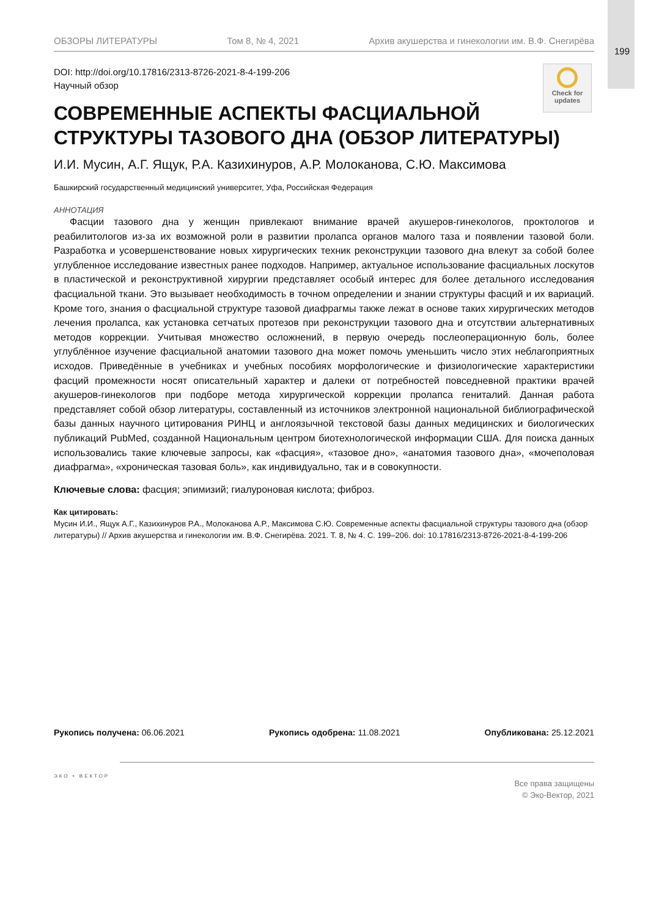199
Check for updates
ОБЗОРЫ ЛИТЕРАТУРЫ Том 8, № 4, 2021 Архив акушерства и гинекологии им. В.Ф. Снегирёва
DOI: http://doi.org/10.17816/2313-8726-2021-8-4-199-206
Научный обзор
СОВРЕМЕННЫЕ АСПЕКТЫ ФАСЦИАЛЬНОЙ
СТРУКТУРЫ ТАЗОВОГО ДНА (ОБЗОР ЛИТЕРАТУРЫ)
И.И. Мусин, А.Г. Ящук, Р.А. Казихинуров, А.Р. Молоканова, С.Ю. Максимова
Башкирский государственный медицинский университет, Уфа, Российская Федерация
АННОТАЦИЯ
Фасции тазового дна у женщин привлекают внимание врачей акушеров-гинекологов, проктологов и реабилитологов из-за их возможной роли в развитии пролапса органов малого таза и появлении тазовой боли. Разработка и усовершенствование новых хирургических техник реконструкции тазового дна влекут за собой более углубленное исследование известных ранее подходов. Например, актуальное использование фасциальных лоскутов в пластической и реконструктивной хирургии представляет особый интерес для более детального исследования фасциальной ткани. Это вызывает необходимость в точном определении и знании структуры фасций и их вариаций. Кроме того, знания о фасциальной структуре тазовой диафрагмы также лежат в основе таких хирургических методов лечения пролапса, как установка сетчатых протезов при реконструкции тазового дна и отсутствии альтернативных методов коррекции. Учитывая множество осложнений, в первую очередь послеоперационную боль, более углублённое изучение фасциальной анатомии тазового дна может помочь уменьшить число этих неблагоприятных исходов. Приведённые в учебниках и учебных пособиях морфологические и физиологические характеристики фасций промежности носят описательный характер и далеки от потребностей повседневной практики врачей акушеров-гинекологов при подборе метода хирургической коррекции пролапса гениталий. Данная работа представляет собой обзор литературы, составленный из источников электронной национальной библиографической базы данных научного цитирования РИНЦ и англоязычной текстовой базы данных медицинских и биологических публикаций PubMed, созданной Национальным центром биотехнологической информации США. Для поиска данных использовались такие ключевые запросы, как «фасция», «тазовое дно», «анатомия тазового дна», «мочеполовая диафрагма», «хроническая тазовая боль», как индивидуально, так и в совокупности.
Ключевые слова: фасция; эпимизий; гиалуроновая кислота; фиброз.
Как цитировать:
Мусин И.И., Ящук А.Г., Казихинуров Р.А., Молоканова А.Р., Максимова С.Ю. Современные аспекты фасциальной структуры тазового дна (обзор литературы) // Архив акушерства и гинекологии им. В.Ф. Снегирёва. 2021. Т. 8, № 4. С. 199–206. doi: 10.17816/2313-8726-2021-8-4-199-206
Рукопись получена: 06.06.2021 Рукопись одобрена: 11.08.2021 Опубликована: 25.12.2021
ЭКО • ВЕКТОР
Все права защищены
© Эко-Вектор, 2021